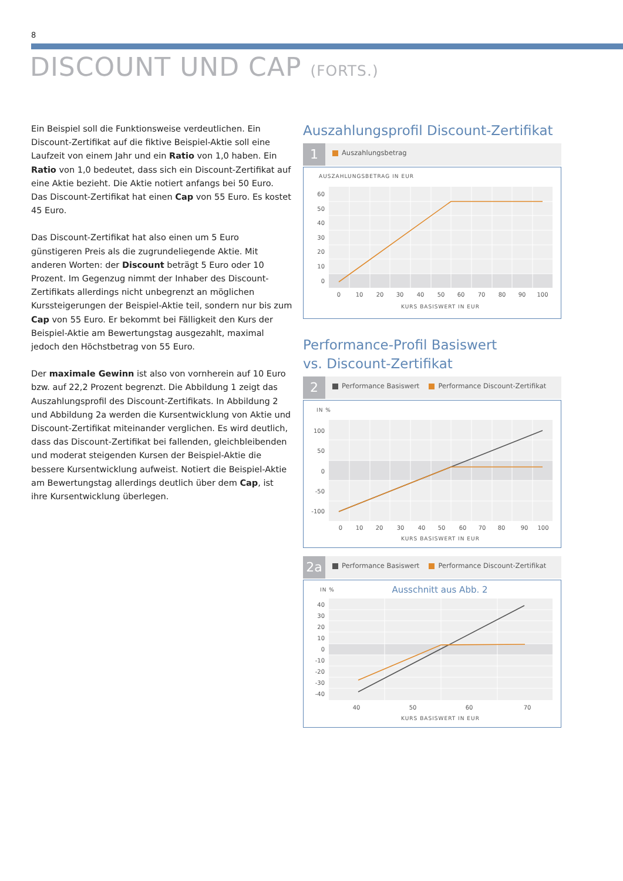8
DISCOUNT UND CAP (FORTS.)
Ein Beispiel soll die Funktionsweise verdeutlichen. Ein Discount-Zertifikat auf die fiktive Beispiel-Aktie soll eine Laufzeit von einem Jahr und ein Ratio von 1,0 haben. Ein Ratio von 1,0 bedeutet, dass sich ein Discount-Zertifikat auf eine Aktie bezieht. Die Aktie notiert anfangs bei 50 Euro. Das Discount-Zertifikat hat einen Cap von 55 Euro. Es kostet 45 Euro.
Das Discount-Zertifikat hat also einen um 5 Euro günstigeren Preis als die zugrundeliegende Aktie. Mit anderen Worten: der Discount beträgt 5 Euro oder 10 Prozent. Im Gegenzug nimmt der Inhaber des Discount-Zertifikats allerdings nicht unbegrenzt an möglichen Kurssteigerungen der Beispiel-Aktie teil, sondern nur bis zum Cap von 55 Euro. Er bekommt bei Fälligkeit den Kurs der Beispiel-Aktie am Bewertungstag ausgezahlt, maximal jedoch den Höchstbetrag von 55 Euro.
Der maximale Gewinn ist also von vornherein auf 10 Euro bzw. auf 22,2 Prozent begrenzt. Die Abbildung 1 zeigt das Auszahlungsprofil des Discount-Zertifikats. In Abbildung 2 und Abbildung 2a werden die Kursentwicklung von Aktie und Discount-Zertifikat miteinander verglichen. Es wird deutlich, dass das Discount-Zertifikat bei fallenden, gleichbleibenden und moderat steigenden Kursen der Beispiel-Aktie die bessere Kursentwicklung aufweist. Notiert die Beispiel-Aktie am Bewertungstag allerdings deutlich über dem Cap, ist ihre Kursent­wicklung überlegen.
Auszahlungsprofil Discount-Zertifikat
1
Auszahlungsbetrag
AUSZAHLUNGSBETRAG IN EUR
60
50
40
30
20
10
0
0
10
20
30
40
50
60
70
80
90
100
KURS BASISWERT IN EUR
Performance-Profil Basiswert
vs. Discount-Zertifikat
2
Performance Basiswert Performance Discount-Zertifikat
IN %
100
50
0
-50
-100
0
10
20
30
40
50
60
70
80
90
100
KURS BASISWERT IN EUR
2a
Performance Basiswert Performance Discount-Zertifikat
IN %
Ausschnitt aus Abb. 2
40
30
20
10
0
-10
-20
-30
-40
40
50
60
70
KURS BASISWERT IN EUR